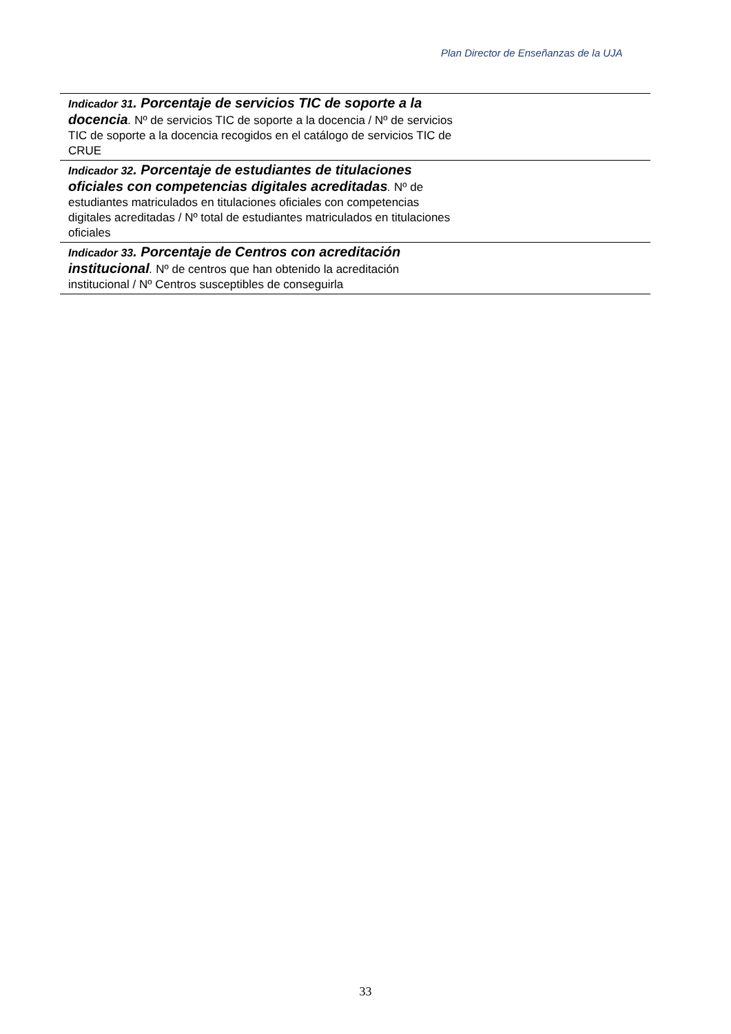Plan Director de Enseñanzas de la UJA
| Indicador 31 . Porcentaje de servicios TIC de soporte a la docencia . Nº de servicios TIC de soporte a la docencia / Nº de servicios TIC de soporte a la docencia recogidos en el catálogo de servicios TIC de CRUE | |
| Indicador 32 . Porcentaje de estudiantes de titulaciones oficiales con competencias digitales acreditadas . Nº de estudiantes matriculados en titulaciones oficiales con competencias digitales acreditadas / Nº total de estudiantes matriculados en titulaciones oficiales | |
| Indicador 33 . Porcentaje de Centros con acreditación institucional . Nº de centros que han obtenido la acreditación institucional / Nº Centros susceptibles de conseguirla | |
33